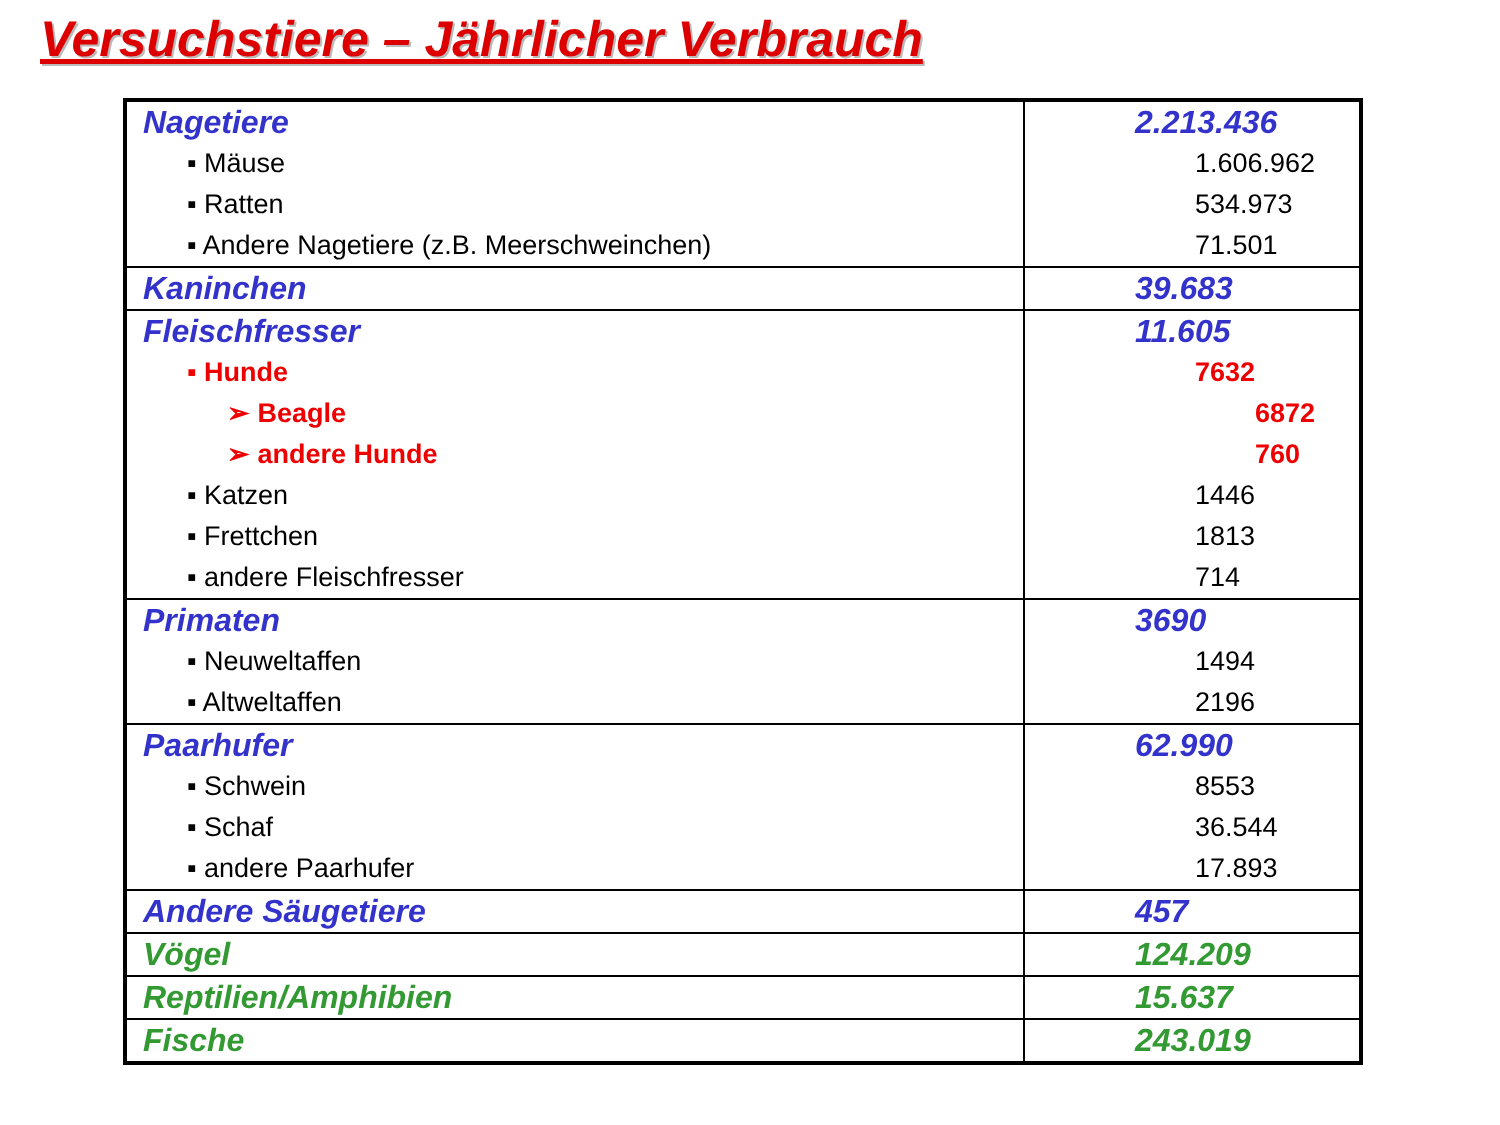Versuchstiere – Jährlicher Verbrauch
| Nagetiere | 2.213.436 |
| ▪ Mäuse | 1.606.962 |
| ▪ Ratten | 534.973 |
| ▪ Andere Nagetiere (z.B. Meerschweinchen) | 71.501 |
| Kaninchen | 39.683 |
| Fleischfresser | 11.605 |
| ▪ Hunde | 7632 |
| ➢ Beagle | 6872 |
| ➢ andere Hunde | 760 |
| ▪ Katzen | 1446 |
| ▪ Frettchen | 1813 |
| ▪ andere Fleischfresser | 714 |
| Primaten | 3690 |
| ▪ Neuweltaffen | 1494 |
| ▪ Altweltaffen | 2196 |
| Paarhufer | 62.990 |
| ▪ Schwein | 8553 |
| ▪ Schaf | 36.544 |
| ▪ andere Paarhufer | 17.893 |
| Andere Säugetiere | 457 |
| Vögel | 124.209 |
| Reptilien/Amphibien | 15.637 |
| Fische | 243.019 |